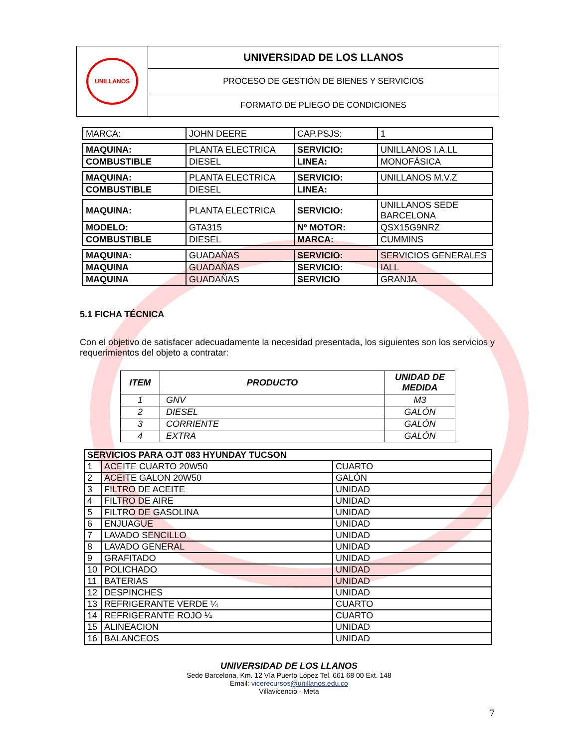| UNILLANOS | UNIVERSIDAD DE LOS LLANOS |
| | PROCESO DE GESTIÓN DE BIENES Y SERVICIOS |
| | FORMATO DE PLIEGO DE CONDICIONES |
| MARCA: | JOHN DEERE | CAP.PSJS: | 1 |
| MAQUINA: | PLANTA ELECTRICA | SERVICIO: | UNILLANOS I.A.LL |
| COMBUSTIBLE | DIESEL | LINEA: | MONOFÁSICA |
| MAQUINA: | PLANTA ELECTRICA | SERVICIO: | UNILLANOS M.V.Z |
| COMBUSTIBLE | DIESEL | LINEA: | |
| MAQUINA: | PLANTA ELECTRICA | SERVICIO: | UNILLANOS SEDE BARCELONA |
| MODELO: | GTA315 | Nº MOTOR: | QSX15G9NRZ |
| COMBUSTIBLE | DIESEL | MARCA: | CUMMINS |
| MAQUINA: | GUADAÑAS | SERVICIO: | SERVICIOS GENERALES |
| MAQUINA | GUADAÑAS | SERVICIO: | IALL |
| MAQUINA | GUADAÑAS | SERVICIO | GRANJA |
5.1 FICHA TÉCNICA
Con el objetivo de satisfacer adecuadamente la necesidad presentada, los siguientes son los servicios y requerimientos del objeto a contratar:
| ITEM | PRODUCTO | UNIDAD DE MEDIDA |
| --- | --- | --- |
| 1 | GNV | M3 |
| 2 | DIESEL | GALÓN |
| 3 | CORRIENTE | GALÓN |
| 4 | EXTRA | GALÓN |
| SERVICIOS PARA OJT 083 HYUNDAY TUCSON | | |
| 1 | ACEITE CUARTO 20W50 | CUARTO |
| 2 | ACEITE GALON 20W50 | GALÓN |
| 3 | FILTRO DE ACEITE | UNIDAD |
| 4 | FILTRO DE AIRE | UNIDAD |
| 5 | FILTRO DE GASOLINA | UNIDAD |
| 6 | ENJUAGUE | UNIDAD |
| 7 | LAVADO SENCILLO | UNIDAD |
| 8 | LAVADO GENERAL | UNIDAD |
| 9 | GRAFITADO | UNIDAD |
| 10 | POLICHADO | UNIDAD |
| 11 | BATERIAS | UNIDAD |
| 12 | DESPINCHES | UNIDAD |
| 13 | REFRIGERANTE VERDE ¼ | CUARTO |
| 14 | REFRIGERANTE ROJO ¼ | CUARTO |
| 15 | ALINEACION | UNIDAD |
| 16 | BALANCEOS | UNIDAD |
UNIVERSIDAD DE LOS LLANOS
Sede Barcelona, Km. 12 Vía Puerto López Tel. 661 68 00 Ext. 148
Email: vicerecursos@unillanos.edu.co
Villavicencio - Meta
7